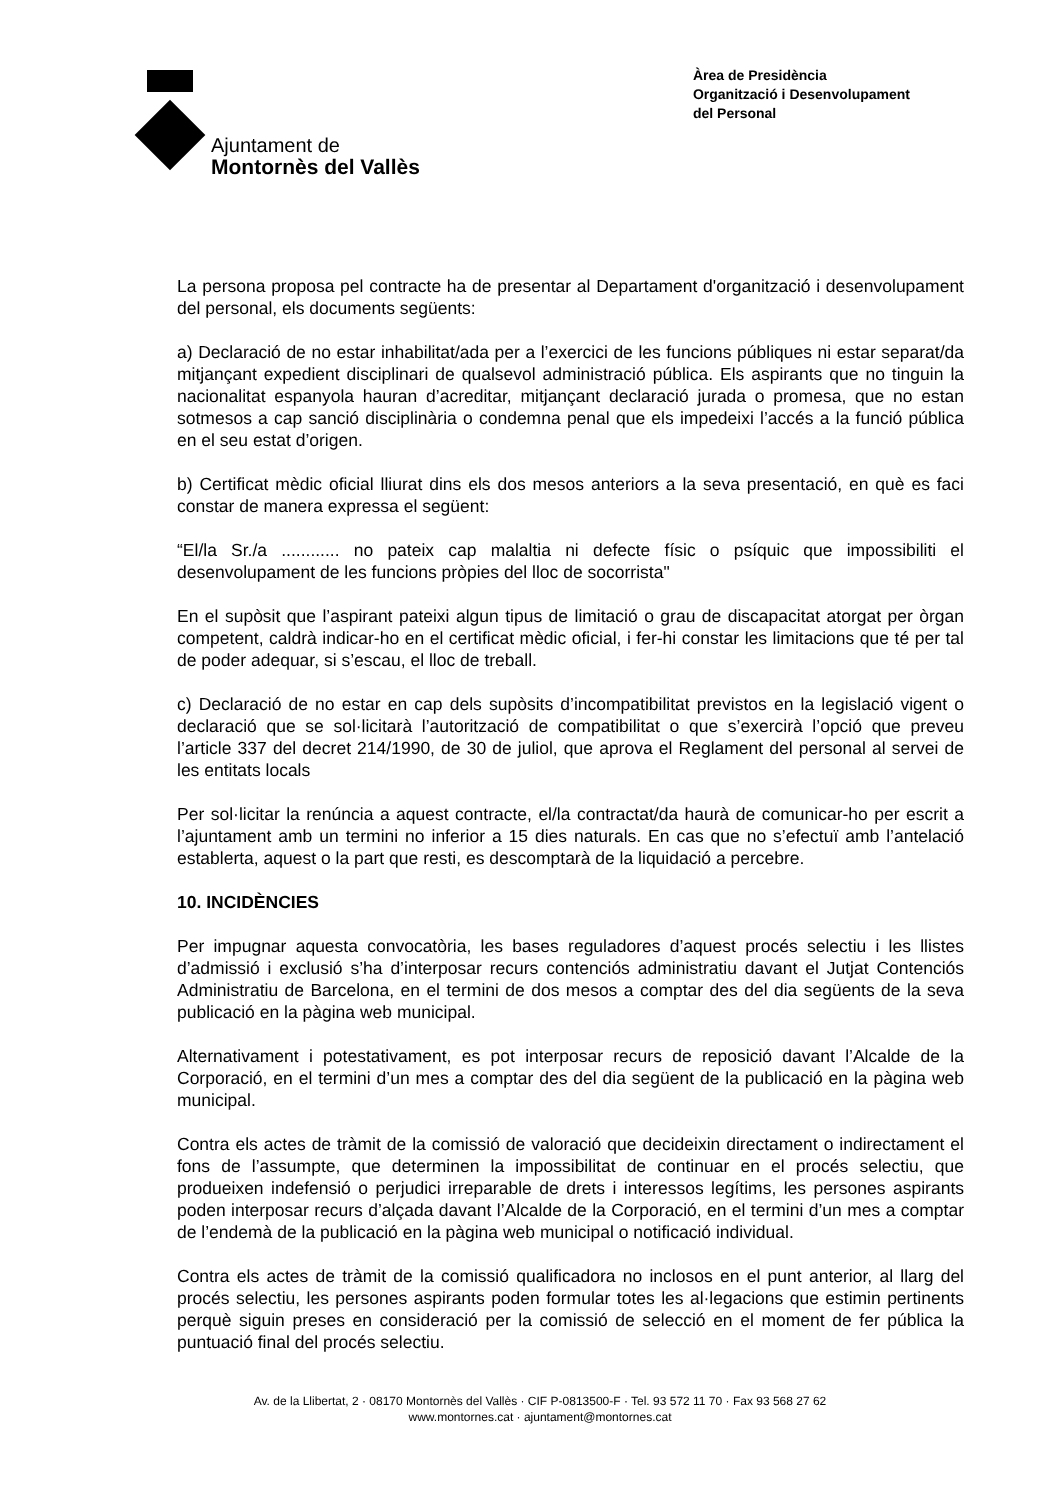Ajuntament de
Montornès del Vallès
Àrea de Presidència
Organització i Desenvolupament
del Personal
La persona proposa pel contracte ha de presentar al Departament d'organització i desenvolupament del personal, els documents següents:
a) Declaració de no estar inhabilitat/ada per a l’exercici de les funcions públiques ni estar separat/da mitjançant expedient disciplinari de qualsevol administració pública. Els aspirants que no tinguin la nacionalitat espanyola hauran d’acreditar, mitjançant declaració jurada o promesa, que no estan sotmesos a cap sanció disciplinària o condemna penal que els impedeixi l’accés a la funció pública en el seu estat d’origen.
b) Certificat mèdic oficial lliurat dins els dos mesos anteriors a la seva presentació, en què es faci constar de manera expressa el següent:
“El/la Sr./a ............ no pateix cap malaltia ni defecte físic o psíquic que impossibiliti el desenvolupament de les funcions pròpies del lloc de socorrista"
En el supòsit que l’aspirant pateixi algun tipus de limitació o grau de discapacitat atorgat per òrgan competent, caldrà indicar-ho en el certificat mèdic oficial, i fer-hi constar les limitacions que té per tal de poder adequar, si s’escau, el lloc de treball.
c) Declaració de no estar en cap dels supòsits d’incompatibilitat previstos en la legislació vigent o declaració que se sol·licitarà l’autorització de compatibilitat o que s’exercirà l’opció que preveu l’article 337 del decret 214/1990, de 30 de juliol, que aprova el Reglament del personal al servei de les entitats locals
Per sol·licitar la renúncia a aquest contracte, el/la contractat/da haurà de comunicar-ho per escrit a l’ajuntament amb un termini no inferior a 15 dies naturals. En cas que no s’efectuï amb l’antelació establerta, aquest o la part que resti, es descomptarà de la liquidació a percebre.
10. INCIDÈNCIES
Per impugnar aquesta convocatòria, les bases reguladores d’aquest procés selectiu i les llistes d’admissió i exclusió s’ha d’interposar recurs contenciós administratiu davant el Jutjat Contenciós Administratiu de Barcelona, en el termini de dos mesos a comptar des del dia següents de la seva publicació en la pàgina web municipal.
Alternativament i potestativament, es pot interposar recurs de reposició davant l’Alcalde de la Corporació, en el termini d’un mes a comptar des del dia següent de la publicació en la pàgina web municipal.
Contra els actes de tràmit de la comissió de valoració que decideixin directament o indirectament el fons de l’assumpte, que determinen la impossibilitat de continuar en el procés selectiu, que produeixen indefensió o perjudici irreparable de drets i interessos legítims, les persones aspirants poden interposar recurs d’alçada davant l’Alcalde de la Corporació, en el termini d’un mes a comptar de l’endemà de la publicació en la pàgina web municipal o notificació individual.
Contra els actes de tràmit de la comissió qualificadora no inclosos en el punt anterior, al llarg del procés selectiu, les persones aspirants poden formular totes les al·legacions que estimin pertinents perquè siguin preses en consideració per la comissió de selecció en el moment de fer pública la puntuació final del procés selectiu.
Av. de la Llibertat, 2 · 08170 Montornès del Vallès · CIF P-0813500-F · Tel. 93 572 11 70 · Fax 93 568 27 62
www.montornes.cat · ajuntament@montornes.cat